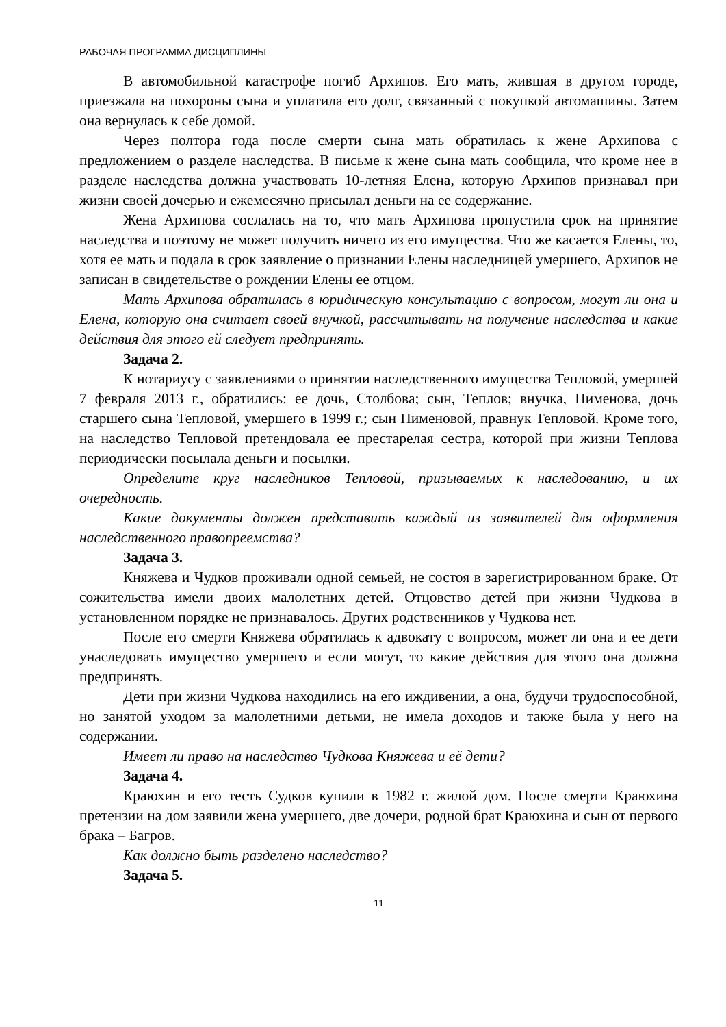РАБОЧАЯ ПРОГРАММА ДИСЦИПЛИНЫ
В автомобильной катастрофе погиб Архипов. Его мать, жившая в другом городе, приезжала на похороны сына и уплатила его долг, связанный с покупкой автомашины. Затем она вернулась к себе домой.
Через полтора года после смерти сына мать обратилась к жене Архипова с предложением о разделе наследства. В письме к жене сына мать сообщила, что кроме нее в разделе наследства должна участвовать 10-летняя Елена, которую Архипов признавал при жизни своей дочерью и ежемесячно присылал деньги на ее содержание.
Жена Архипова сослалась на то, что мать Архипова пропустила срок на принятие наследства и поэтому не может получить ничего из его имущества. Что же касается Елены, то, хотя ее мать и подала в срок заявление о признании Елены наследницей умершего, Архипов не записан в свидетельстве о рождении Елены ее отцом.
Мать Архипова обратилась в юридическую консультацию с вопросом, могут ли она и Елена, которую она считает своей внучкой, рассчитывать на получение наследства и какие действия для этого ей следует предпринять.
Задача 2.
К нотариусу с заявлениями о принятии наследственного имущества Тепловой, умершей 7 февраля 2013 г., обратились: ее дочь, Столбова; сын, Теплов; внучка, Пименова, дочь старшего сына Тепловой, умершего в 1999 г.; сын Пименовой, правнук Тепловой. Кроме того, на наследство Тепловой претендовала ее престарелая сестра, которой при жизни Теплова периодически посылала деньги и посылки.
Определите круг наследников Тепловой, призываемых к наследованию, и их очередность.
Какие документы должен представить каждый из заявителей для оформления наследственного правопреемства?
Задача 3.
Княжева и Чудков проживали одной семьей, не состоя в зарегистрированном браке. От сожительства имели двоих малолетних детей. Отцовство детей при жизни Чудкова в установленном порядке не признавалось. Других родственников у Чудкова нет.
После его смерти Княжева обратилась к адвокату с вопросом, может ли она и ее дети унаследовать имущество умершего и если могут, то какие действия для этого она должна предпринять.
Дети при жизни Чудкова находились на его иждивении, а она, будучи трудоспособной, но занятой уходом за малолетними детьми, не имела доходов и также была у него на содержании.
Имеет ли право на наследство Чудкова Княжева и её дети?
Задача 4.
Краюхин и его тесть Судков купили в 1982 г. жилой дом. После смерти Краюхина претензии на дом заявили жена умершего, две дочери, родной брат Краюхина и сын от первого брака – Багров.
Как должно быть разделено наследство?
Задача 5.
11